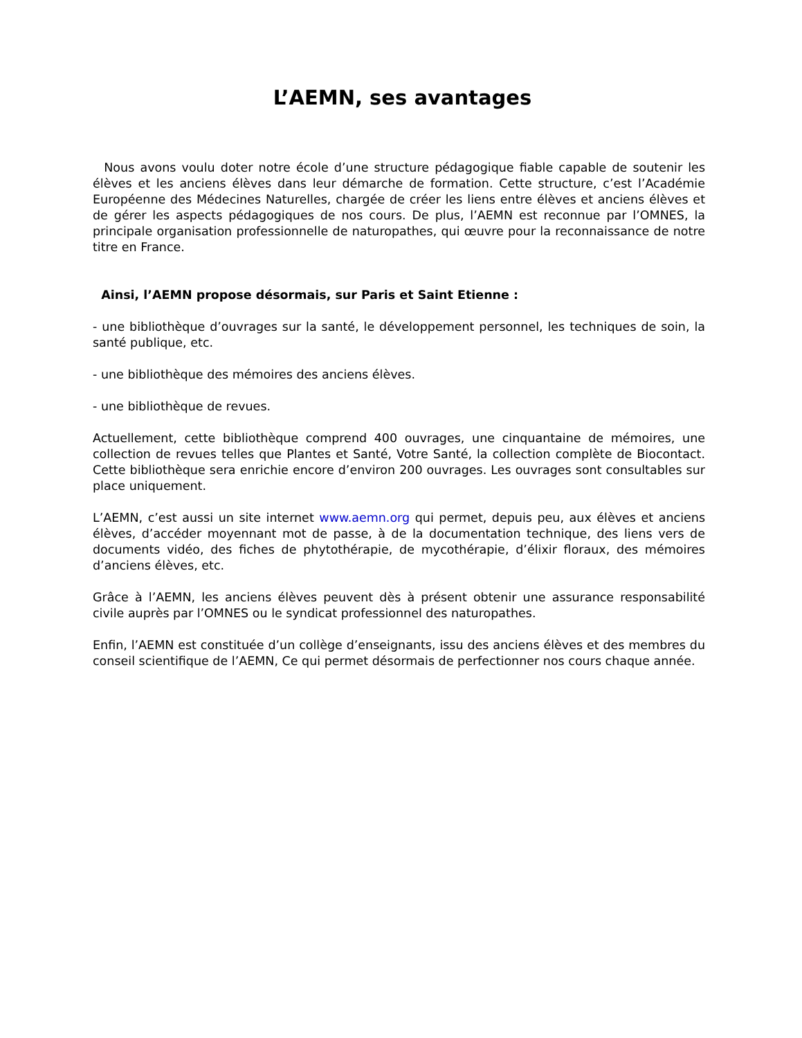L’AEMN, ses avantages
Nous avons voulu doter notre école d’une structure pédagogique fiable capable de soutenir les élèves et les anciens élèves dans leur démarche de formation. Cette structure, c’est l’Académie Européenne des Médecines Naturelles, chargée de créer les liens entre élèves et anciens élèves et de gérer les aspects pédagogiques de nos cours. De plus, l’AEMN est reconnue par l’OMNES, la principale organisation professionnelle de naturopathes, qui œuvre pour la reconnaissance de notre titre en France.
Ainsi, l’AEMN propose désormais, sur Paris et Saint Etienne :
- une bibliothèque d’ouvrages sur la santé, le développement personnel, les techniques de soin, la santé publique, etc.
- une bibliothèque des mémoires des anciens élèves.
- une bibliothèque de revues.
Actuellement, cette bibliothèque comprend 400 ouvrages, une cinquantaine de mémoires, une collection de revues telles que Plantes et Santé, Votre Santé, la collection complète de Biocontact. Cette bibliothèque sera enrichie encore d’environ 200 ouvrages. Les ouvrages sont consultables sur place uniquement.
L’AEMN, c’est aussi un site internet www.aemn.org qui permet, depuis peu, aux élèves et anciens élèves, d’accéder moyennant mot de passe, à de la documentation technique, des liens vers de documents vidéo, des fiches de phytothérapie, de mycothérapie, d’élixir floraux, des mémoires d’anciens élèves, etc.
Grâce à l’AEMN, les anciens élèves peuvent dès à présent obtenir une assurance responsabilité civile auprès par l’OMNES ou le syndicat professionnel des naturopathes.
Enfin, l’AEMN est constituée d’un collège d’enseignants, issu des anciens élèves et des membres du conseil scientifique de l’AEMN, Ce qui permet désormais de perfectionner nos cours chaque année.